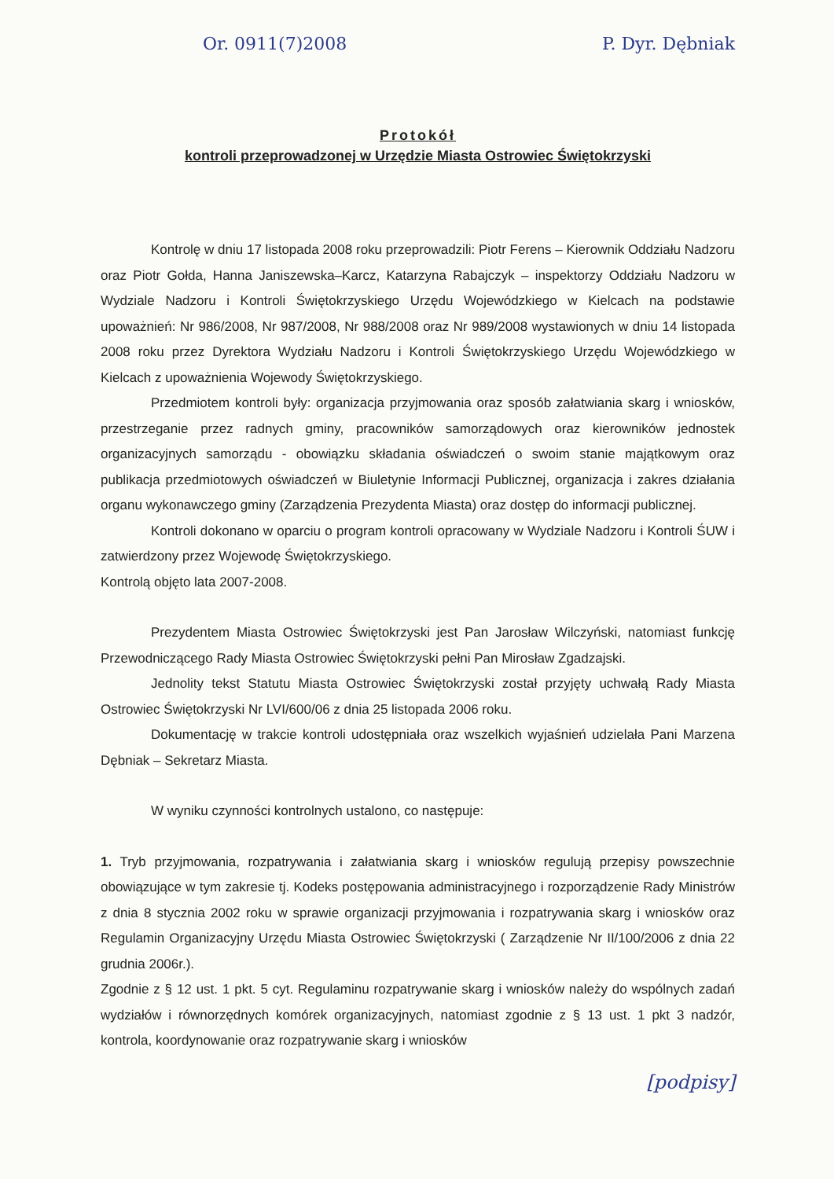Or. 0911(7)2008 P. Dyr. Dębniak
Protokół
kontroli przeprowadzonej w Urzędzie Miasta Ostrowiec Świętokrzyski
Kontrolę w dniu 17 listopada 2008 roku przeprowadzili: Piotr Ferens – Kierownik Oddziału Nadzoru oraz Piotr Gołda, Hanna Janiszewska–Karcz, Katarzyna Rabajczyk – inspektorzy Oddziału Nadzoru w Wydziale Nadzoru i Kontroli Świętokrzyskiego Urzędu Wojewódzkiego w Kielcach na podstawie upoważnień: Nr 986/2008, Nr 987/2008, Nr 988/2008 oraz Nr 989/2008 wystawionych w dniu 14 listopada 2008 roku przez Dyrektora Wydziału Nadzoru i Kontroli Świętokrzyskiego Urzędu Wojewódzkiego w Kielcach z upoważnienia Wojewody Świętokrzyskiego.
Przedmiotem kontroli były: organizacja przyjmowania oraz sposób załatwiania skarg i wniosków, przestrzeganie przez radnych gminy, pracowników samorządowych oraz kierowników jednostek organizacyjnych samorządu - obowiązku składania oświadczeń o swoim stanie majątkowym oraz publikacja przedmiotowych oświadczeń w Biuletynie Informacji Publicznej, organizacja i zakres działania organu wykonawczego gminy (Zarządzenia Prezydenta Miasta) oraz dostęp do informacji publicznej.
Kontroli dokonano w oparciu o program kontroli opracowany w Wydziale Nadzoru i Kontroli ŚUW i zatwierdzony przez Wojewodę Świętokrzyskiego.
Kontrolą objęto lata 2007-2008.
Prezydentem Miasta Ostrowiec Świętokrzyski jest Pan Jarosław Wilczyński, natomiast funkcję Przewodniczącego Rady Miasta Ostrowiec Świętokrzyski pełni Pan Mirosław Zgadzajski.
Jednolity tekst Statutu Miasta Ostrowiec Świętokrzyski został przyjęty uchwałą Rady Miasta Ostrowiec Świętokrzyski Nr LVI/600/06 z dnia 25 listopada 2006 roku.
Dokumentację w trakcie kontroli udostępniała oraz wszelkich wyjaśnień udzielała Pani Marzena Dębniak – Sekretarz Miasta.
W wyniku czynności kontrolnych ustalono, co następuje:
1. Tryb przyjmowania, rozpatrywania i załatwiania skarg i wniosków regulują przepisy powszechnie obowiązujące w tym zakresie tj. Kodeks postępowania administracyjnego i rozporządzenie Rady Ministrów z dnia 8 stycznia 2002 roku w sprawie organizacji przyjmowania i rozpatrywania skarg i wniosków oraz Regulamin Organizacyjny Urzędu Miasta Ostrowiec Świętokrzyski ( Zarządzenie Nr II/100/2006 z dnia 22 grudnia 2006r.).
Zgodnie z § 12 ust. 1 pkt. 5 cyt. Regulaminu rozpatrywanie skarg i wniosków należy do wspólnych zadań wydziałów i równorzędnych komórek organizacyjnych, natomiast zgodnie z § 13 ust. 1 pkt 3 nadzór, kontrola, koordynowanie oraz rozpatrywanie skarg i wniosków
[podpisy]